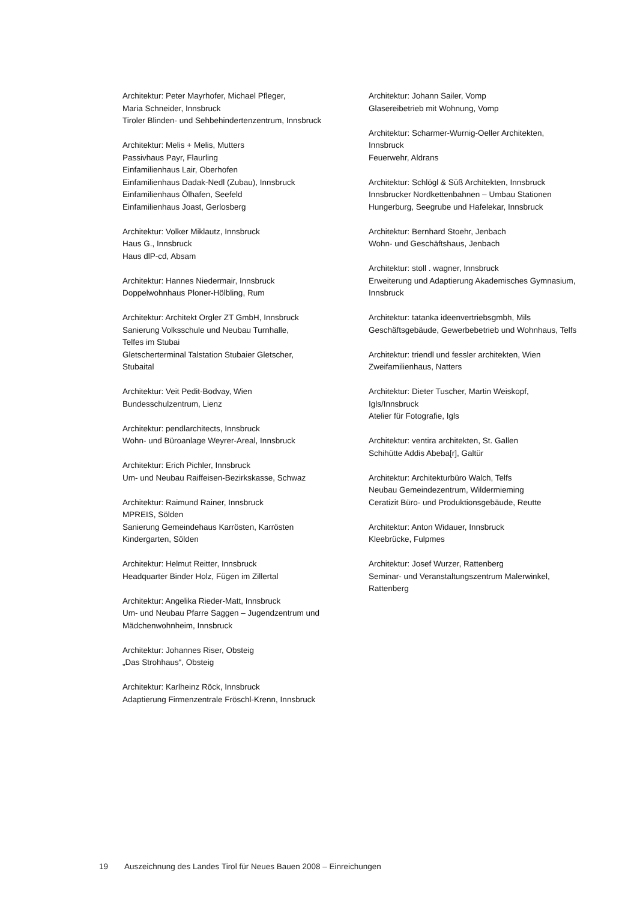Architektur: Peter Mayrhofer, Michael Pfleger,
Maria Schneider, Innsbruck
Tiroler Blinden- und Sehbehindertenzentrum, Innsbruck
Architektur: Melis + Melis, Mutters
Passivhaus Payr, Flaurling
Einfamilienhaus Lair, Oberhofen
Einfamilienhaus Dadak-Nedl (Zubau), Innsbruck
Einfamilienhaus Ölhafen, Seefeld
Einfamilienhaus Joast, Gerlosberg
Architektur: Volker Miklautz, Innsbruck
Haus G., Innsbruck
Haus dlP-cd, Absam
Architektur: Hannes Niedermair, Innsbruck
Doppelwohnhaus Ploner-Hölbling, Rum
Architektur: Architekt Orgler ZT GmbH, Innsbruck
Sanierung Volksschule und Neubau Turnhalle,
Telfes im Stubai
Gletscherterminal Talstation Stubaier Gletscher,
Stubaital
Architektur: Veit Pedit-Bodvay, Wien
Bundesschulzentrum, Lienz
Architektur: pendlarchitects, Innsbruck
Wohn- und Büroanlage Weyrer-Areal, Innsbruck
Architektur: Erich Pichler, Innsbruck
Um- und Neubau Raiffeisen-Bezirkskasse, Schwaz
Architektur: Raimund Rainer, Innsbruck
MPREIS, Sölden
Sanierung Gemeindehaus Karrösten, Karrösten
Kindergarten, Sölden
Architektur: Helmut Reitter, Innsbruck
Headquarter Binder Holz, Fügen im Zillertal
Architektur: Angelika Rieder-Matt, Innsbruck
Um- und Neubau Pfarre Saggen – Jugendzentrum und
Mädchenwohnheim, Innsbruck
Architektur: Johannes Riser, Obsteig
„Das Strohhaus“, Obsteig
Architektur: Karlheinz Röck, Innsbruck
Adaptierung Firmenzentrale Fröschl-Krenn, Innsbruck
Architektur: Johann Sailer, Vomp
Glasereibetrieb mit Wohnung, Vomp
Architektur: Scharmer-Wurnig-Oeller Architekten,
Innsbruck
Feuerwehr, Aldrans
Architektur: Schlögl & Süß Architekten, Innsbruck
Innsbrucker Nordkettenbahnen – Umbau Stationen
Hungerburg, Seegrube und Hafelekar, Innsbruck
Architektur: Bernhard Stoehr, Jenbach
Wohn- und Geschäftshaus, Jenbach
Architektur: stoll . wagner, Innsbruck
Erweiterung und Adaptierung Akademisches Gymnasium,
Innsbruck
Architektur: tatanka ideenvertriebsgmbh, Mils
Geschäftsgebäude, Gewerbebetrieb und Wohnhaus, Telfs
Architektur: triendl und fessler architekten, Wien
Zweifamilienhaus, Natters
Architektur: Dieter Tuscher, Martin Weiskopf,
Igls/Innsbruck
Atelier für Fotografie, Igls
Architektur: ventira architekten, St. Gallen
Schihütte Addis Abeba[r], Galtür
Architektur: Architekturbüro Walch, Telfs
Neubau Gemeindezentrum, Wildermieming
Ceratizit Büro- und Produktionsgebäude, Reutte
Architektur: Anton Widauer, Innsbruck
Kleebrücke, Fulpmes
Architektur: Josef Wurzer, Rattenberg
Seminar- und Veranstaltungszentrum Malerwinkel,
Rattenberg
19 Auszeichnung des Landes Tirol für Neues Bauen 2008 – Einreichungen